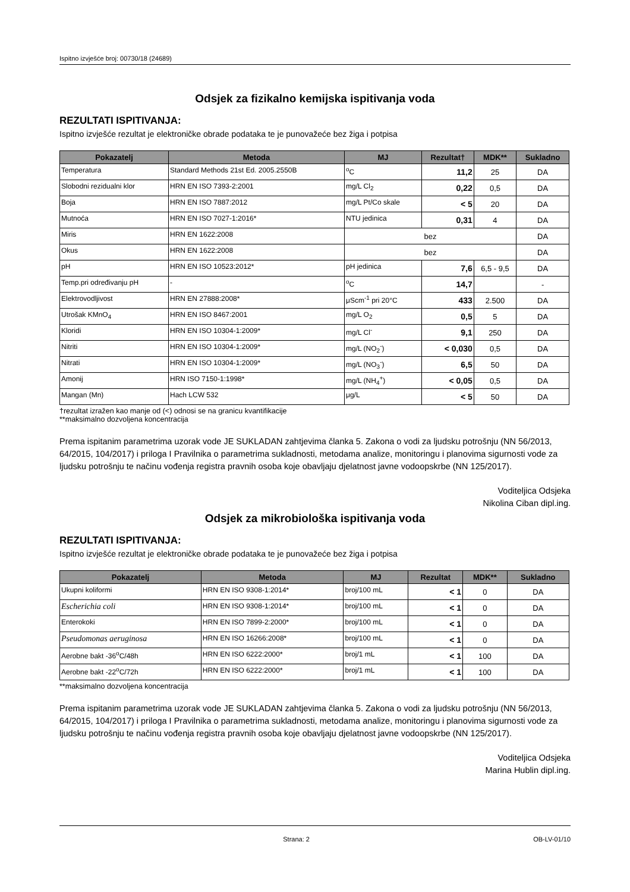Ispitno izvješće broj: 00730/18 (24689)
Odsjek za fizikalno kemijska ispitivanja voda
REZULTATI ISPITIVANJA:
Ispitno izvješće rezultat je elektroničke obrade podataka te je punovažeće bez žiga i potpisa
| Pokazatelj | Metoda | MJ | Rezultat† | MDK** | Sukladno |
| --- | --- | --- | --- | --- | --- |
| Temperatura | Standard Methods 21st Ed. 2005.2550B | <sup>o</sup> C | 11,2 | 25 | DA |
| Slobodni rezidualni klor | HRN EN ISO 7393-2:2001 | mg/L Cl<sub>2</sub> | 0,22 | 0,5 | DA |
| Boja | HRN EN ISO 7887:2012 | mg/L Pt/Co skale | < 5 | 20 | DA |
| Mutnoća | HRN EN ISO 7027-1:2016* | NTU jedinica | 0,31 | 4 | DA |
| Miris | HRN EN 1622:2008 | bez | | | DA |
| Okus | HRN EN 1622:2008 | bez | | | DA |
| pH | HRN EN ISO 10523:2012* | pH jedinica | 7,6 | 6,5 - 9,5 | DA |
| Temp.pri određivanju pH | - | <sup>o</sup> C | 14,7 | | - |
| Elektrovodljivost | HRN EN 27888:2008* | μScm<sup>-1</sup> pri 20°C | 433 | 2.500 | DA |
| Utrošak KMnO<sub>4</sub> | HRN EN ISO 8467:2001 | mg/L O<sub>2</sub> | 0,5 | 5 | DA |
| Kloridi | HRN EN ISO 10304-1:2009* | mg/L Cl<sup>-</sup> | 9,1 | 250 | DA |
| Nitriti | HRN EN ISO 10304-1:2009* | mg/L (NO<sub>2</sub><sup>-</sup>) | < 0,030 | 0,5 | DA |
| Nitrati | HRN EN ISO 10304-1:2009* | mg/L (NO<sub>3</sub><sup>-</sup>) | 6,5 | 50 | DA |
| Amonij | HRN ISO 7150-1:1998* | mg/L (NH<sub>4</sub><sup>+</sup>) | < 0,05 | 0,5 | DA |
| Mangan (Mn) | Hach LCW 532 | μg/L | < 5 | 50 | DA |
†rezultat izražen kao manje od (<) odnosi se na granicu kvantifikacije
**maksimalno dozvoljena koncentracija
Prema ispitanim parametrima uzorak vode JE SUKLADAN zahtjevima članka 5. Zakona o vodi za ljudsku potrošnju (NN 56/2013, 64/2015, 104/2017) i priloga I Pravilnika o parametrima sukladnosti, metodama analize, monitoringu i planovima sigurnosti vode za ljudsku potrošnju te načinu vođenja registra pravnih osoba koje obavljaju djelatnost javne vodoopskrbe (NN 125/2017).
Voditeljica Odsjeka
Nikolina Ciban dipl.ing.
Odsjek za mikrobiološka ispitivanja voda
REZULTATI ISPITIVANJA:
Ispitno izvješće rezultat je elektroničke obrade podataka te je punovažeće bez žiga i potpisa
| Pokazatelj | Metoda | MJ | Rezultat | MDK** | Sukladno |
| --- | --- | --- | --- | --- | --- |
| Ukupni koliformi | HRN EN ISO 9308-1:2014* | broj/100 mL | < 1 | 0 | DA |
| Escherichia coli | HRN EN ISO 9308-1:2014* | broj/100 mL | < 1 | 0 | DA |
| Enterokoki | HRN EN ISO 7899-2:2000* | broj/100 mL | < 1 | 0 | DA |
| Pseudomonas aeruginosa | HRN EN ISO 16266:2008* | broj/100 mL | < 1 | 0 | DA |
| Aerobne bakt -36<sup>o</sup>C/48h | HRN EN ISO 6222:2000* | broj/1 mL | < 1 | 100 | DA |
| Aerobne bakt -22<sup>o</sup>C/72h | HRN EN ISO 6222:2000* | broj/1 mL | < 1 | 100 | DA |
**maksimalno dozvoljena koncentracija
Prema ispitanim parametrima uzorak vode JE SUKLADAN zahtjevima članka 5. Zakona o vodi za ljudsku potrošnju (NN 56/2013, 64/2015, 104/2017) i priloga I Pravilnika o parametrima sukladnosti, metodama analize, monitoringu i planovima sigurnosti vode za ljudsku potrošnju te načinu vođenja registra pravnih osoba koje obavljaju djelatnost javne vodoopskrbe (NN 125/2017).
Voditeljica Odsjeka
Marina Hublin dipl.ing.
Strana: 2 OB-LV-01/10